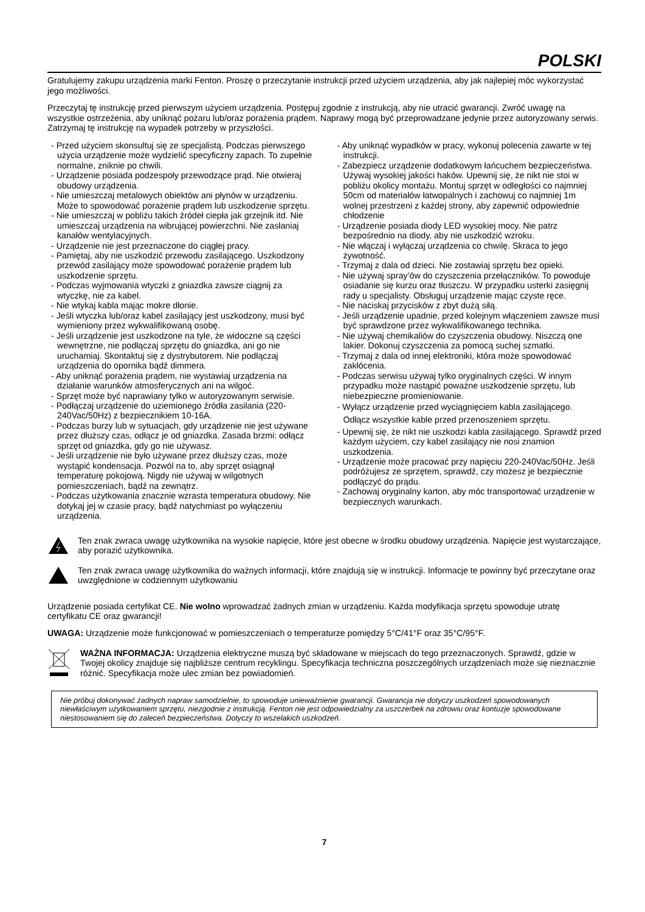POLSKI
Gratulujemy zakupu urządzenia marki Fenton. Proszę o przeczytanie instrukcji przed użyciem urządzenia, aby jak najlepiej móc wykorzystać jego możliwości.
Przeczytaj tę instrukcję przed pierwszym użyciem urządzenia. Postępuj zgodnie z instrukcją, aby nie utracić gwarancji. Zwróć uwagę na wszystkie ostrzeżenia, aby uniknąć pożaru lub/oraz porażenia prądem. Naprawy mogą być przeprowadzane jedynie przez autoryzowany serwis. Zatrzymaj tę instrukcję na wypadek potrzeby w przyszłości.
- Przed użyciem skonsultuj się ze specjalistą. Podczas pierwszego użycia urządzenie może wydzielić specyficzny zapach. To zupełnie normalne, zniknie po chwili.
- Urządzenie posiada podzespoły przewodzące prąd. Nie otwieraj obudowy urządzenia.
- Nie umieszczaj metalowych obiektów ani płynów w urządzeniu. Może to spowodować porażenie prądem lub uszkodzenie sprzętu.
- Nie umieszczaj w pobliżu takich źródeł ciepła jak grzejnik itd. Nie umieszczaj urządzenia na wibrującej powierzchni. Nie zasłaniaj kanałów wentylacyjnych.
- Urządzenie nie jest przeznaczone do ciągłej pracy.
- Pamiętaj, aby nie uszkodzić przewodu zasilającego. Uszkodzony przewód zasilający może spowodować porażenie prądem lub uszkodzenie sprzętu.
- Podczas wyjmowania wtyczki z gniazdka zawsze ciągnij za wtyczkę, nie za kabel.
- Nie wtykaj kabla mając mokre dłonie.
- Jeśli wtyczka lub/oraz kabel zasilający jest uszkodzony, musi być wymieniony przez wykwalifikowaną osobę.
- Jeśli urządzenie jest uszkodzone na tyle, że widoczne są części wewnętrzne, nie podłączaj sprzętu do gniazdka, ani go nie uruchamiaj. Skontaktuj się z dystrybutorem. Nie podłączaj urządzenia do opornika bądź dimmera.
- Aby uniknąć porażenia prądem, nie wystawiaj urządzenia na działanie warunków atmosferycznych ani na wilgoć.
- Sprzęt może być naprawiany tylko w autoryzowanym serwisie.
- Podłączaj urządzenie do uziemionego źródła zasilania (220-240Vac/50Hz) z bezpiecznikiem 10-16A.
- Podczas burzy lub w sytuacjach, gdy urządzenie nie jest używane przez dłuższy czas, odłącz je od gniazdka. Zasada brzmi: odłącz sprzęt od gniazdka, gdy go nie używasz.
- Jeśli urządzenie nie było używane przez dłuższy czas, może wystąpić kondensacja. Pozwól na to, aby sprzęt osiągnął temperaturę pokojową. Nigdy nie używaj w wilgotnych pomieszczeniach, bądź na zewnątrz.
- Podczas użytkowania znacznie wzrasta temperatura obudowy. Nie dotykaj jej w czasie pracy, bądź natychmiast po wyłączeniu urządzenia.
- Aby uniknąć wypadków w pracy, wykonuj polecenia zawarte w tej instrukcji.
- Zabezpiecz urządzenie dodatkowym łańcuchem bezpieczeństwa. Używaj wysokiej jakości haków. Upewnij się, że nikt nie stoi w pobliżu okolicy montażu. Montuj sprzęt w odległości co najmniej 50cm od materiałów łatwopalnych i zachowuj co najmniej 1m wolnej przestrzeni z każdej strony, aby zapewnić odpowiednie chłodzenie
- Urządzenie posiada diody LED wysokiej mocy. Nie patrz bezpośrednio na diody, aby nie uszkodzić wzroku.
- Nie włączaj i wyłączaj urządzenia co chwilę. Skraca to jego żywotność.
- Trzymaj z dala od dzieci. Nie zostawiaj sprzętu bez opieki.
- Nie używaj spray’ów do czyszczenia przełączników. To powoduje osiadanie się kurzu oraz tłuszczu. W przypadku usterki zasięgnij rady u specjalisty. Obsługuj urządzenie mając czyste ręce.
- Nie naciskaj przycisków z zbyt dużą siłą.
- Jeśli urządzenie upadnie, przed kolejnym włączeniem zawsze musi być sprawdzone przez wykwalifikowanego technika.
- Nie używaj chemikaliów do czyszczenia obudowy. Niszczą one lakier. Dokonuj czyszczenia za pomocą suchej szmatki.
- Trzymaj z dala od innej elektroniki, która może spowodować zakłócenia.
- Podczas serwisu używaj tylko oryginalnych części. W innym przypadku może nastąpić poważne uszkodzenie sprzętu, lub niebezpieczne promieniowanie.
- Wyłącz urządzenie przed wyciągnięciem kabla zasilającego. Odłącz wszystkie kable przed przenoszeniem sprzętu.
- Upewnij się, że nikt nie uszkodzi kabla zasilającego. Sprawdź przed każdym użyciem, czy kabel zasilający nie nosi znamion uszkodzenia.
- Urządzenie może pracować przy napięciu 220-240Vac/50Hz. Jeśli podróżujesz ze sprzętem, sprawdź, czy możesz je bezpiecznie podłączyć do prądu.
- Zachowaj oryginalny karton, aby móc transportować urządzenie w bezpiecznych warunkach.
Ten znak zwraca uwagę użytkownika na wysokie napięcie, które jest obecne w środku obudowy urządzenia. Napięcie jest wystarczające, aby porazić użytkownika.
Ten znak zwraca uwagę użytkownika do ważnych informacji, które znajdują się w instrukcji. Informacje te powinny być przeczytane oraz uwzględnione w codziennym użytkowaniu
Urządzenie posiada certyfikat CE. Nie wolno wprowadzać żadnych zmian w urządzeniu. Każda modyfikacja sprzętu spowoduje utratę certyfikatu CE oraz gwarancji!
UWAGA: Urządzenie może funkcjonować w pomieszczeniach o temperaturze pomiędzy 5°C/41°F oraz 35°C/95°F.
WAŻNA INFORMACJA: Urządzenia elektryczne muszą być składowane w miejscach do tego przeznaczonych. Sprawdź, gdzie w Twojej okolicy znajduje się najbliższe centrum recyklingu. Specyfikacja techniczna poszczególnych urządzeniach może się nieznacznie różnić. Specyfikacja może ulec zmian bez powiadomień.
Nie próbuj dokonywać żadnych napraw samodzielnie, to spowoduje unieważnienie gwarancji. Gwarancja nie dotyczy uszkodzeń spowodowanych niewłaściwym użytkowaniem sprzętu, niezgodnie z instrukcją. Fenton nie jest odpowiedzialny za uszczerbek na zdrowiu oraz kontuzje spowodowane niestosowaniem się do zaleceń bezpieczeństwa. Dotyczy to wszelakich uszkodzeń.
7